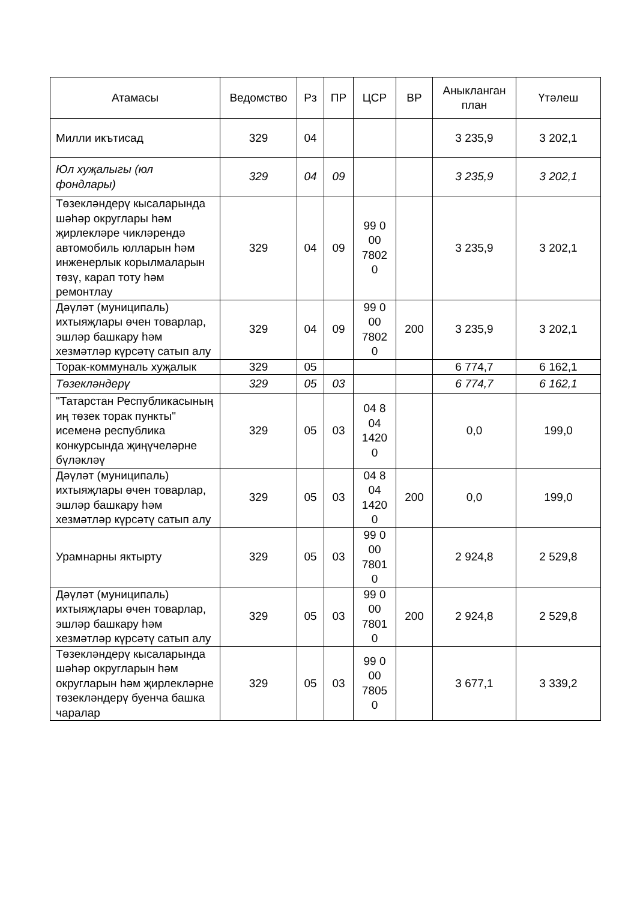| Атамасы | Ведомство | Рз | ПР | ЦСР | ВР | Аныкланган план | Үтәлеш |
| --- | --- | --- | --- | --- | --- | --- | --- |
| Милли икътисад | 329 | 04 | | | | 3 235,9 | 3 202,1 |
| Юл хуҗалыгы (юл фондлары) | 329 | 04 | 09 | | | 3 235,9 | 3 202,1 |
| Төзекләндерү кысаларында шәһәр округлары һәм җирлекләре чикләрендә автомобиль юлларын һәм инженерлык корылмаларын төзү, карап тоту һәм ремонтлау | 329 | 04 | 09 | 99 0 00 7802 0 | | 3 235,9 | 3 202,1 |
| Дәүләт (муниципаль) ихтыяҗлары өчен товарлар, эшләр башкару һәм хезмәтләр күрсәтү сатып алу | 329 | 04 | 09 | 99 0 00 7802 0 | 200 | 3 235,9 | 3 202,1 |
| Торак-коммуналь хуҗалык | 329 | 05 | | | | 6 774,7 | 6 162,1 |
| Төзекләндерү | 329 | 05 | 03 | | | 6 774,7 | 6 162,1 |
| "Татарстан Республикасының иң төзек торак пункты" исеменә республика конкурсында җиңүчеләрне бүләкләү | 329 | 05 | 03 | 04 8 04 1420 0 | | 0,0 | 199,0 |
| Дәүләт (муниципаль) ихтыяҗлары өчен товарлар, эшләр башкару һәм хезмәтләр күрсәтү сатып алу | 329 | 05 | 03 | 04 8 04 1420 0 | 200 | 0,0 | 199,0 |
| Урамнарны яктырту | 329 | 05 | 03 | 99 0 00 7801 0 | | 2 924,8 | 2 529,8 |
| Дәүләт (муниципаль) ихтыяҗлары өчен товарлар, эшләр башкару һәм хезмәтләр күрсәтү сатып алу | 329 | 05 | 03 | 99 0 00 7801 0 | 200 | 2 924,8 | 2 529,8 |
| Төзекләндерү кысаларында шәһәр округларын һәм округларын һәм җирлекләрне төзекләндерү буенча башка чаралар | 329 | 05 | 03 | 99 0 00 7805 0 | | 3 677,1 | 3 339,2 |